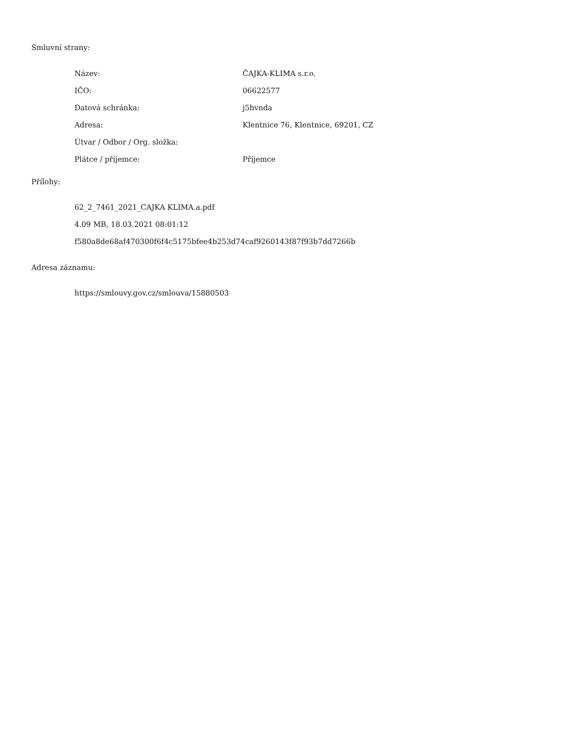Smluvní strany:
| Název: | ČAJKA-KLIMA s.r.o. |
| IČO: | 06622577 |
| Datová schránka: | j5hvnda |
| Adresa: | Klentnice 76, Klentnice, 69201, CZ |
| Útvar / Odbor / Org. složka: | |
| Plátce / příjemce: | Příjemce |
Přílohy:
62_2_7461_2021_CAJKA KLIMA.a.pdf
4.09 MB, 18.03.2021 08:01:12
f580a8de68af470300f6f4c5175bfee4b253d74caf9260143f87f93b7dd7266b
Adresa záznamu:
https://smlouvy.gov.cz/smlouva/15880503